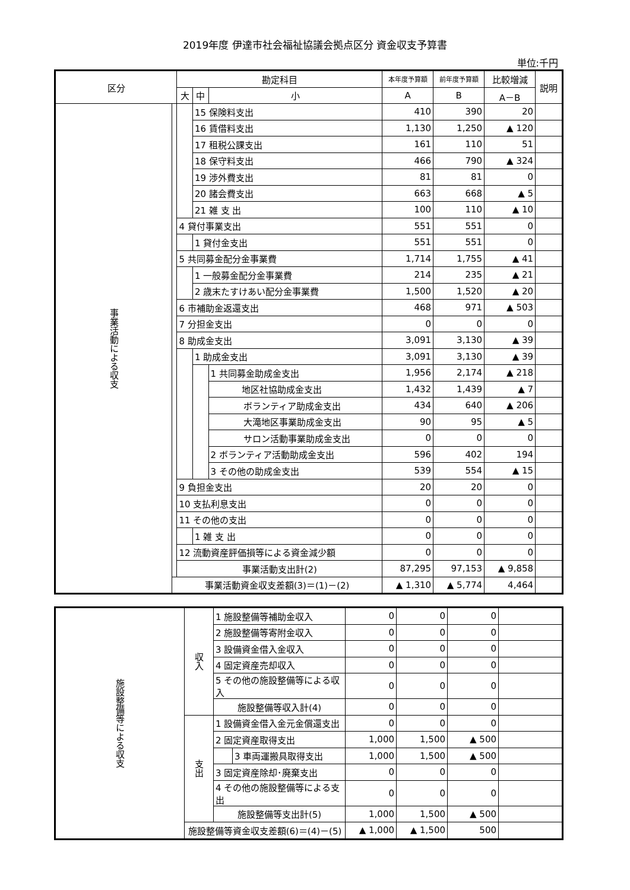2019年度 伊達市社会福祉協議会拠点区分 資金収支予算書
単位:千円
| 区分 | | 勘定科目 | | | 本年度予算額 | 前年度予算額 | 比較増減 | 説明 |
| --- | --- | --- | --- | --- | --- | --- | --- | --- |
| | | 大 | 中 | 小 | A | B | A－B | |
| 事業活動による収支 | | | 15 保険料支出 | | 410 | 390 | 20 | |
| | | | 16 賃借料支出 | | 1,130 | 1,250 | ▲ 120 | |
| | | | 17 租税公課支出 | | 161 | 110 | 51 | |
| | | | 18 保守料支出 | | 466 | 790 | ▲ 324 | |
| | | | 19 渉外費支出 | | 81 | 81 | 0 | |
| | | | 20 諸会費支出 | | 663 | 668 | ▲ 5 | |
| | | | 21 雑 支 出 | | 100 | 110 | ▲ 10 | |
| | | 4 貸付事業支出 | | | 551 | 551 | 0 | |
| | | | 1 貸付金支出 | | 551 | 551 | 0 | |
| | | 5 共同募金配分金事業費 | | | 1,714 | 1,755 | ▲ 41 | |
| | | | 1 一般募金配分金事業費 | | 214 | 235 | ▲ 21 | |
| | | | 2 歳末たすけあい配分金事業費 | | 1,500 | 1,520 | ▲ 20 | |
| | | 6 市補助金返還支出 | | | 468 | 971 | ▲ 503 | |
| | | 7 分担金支出 | | | 0 | 0 | 0 | |
| | | 8 助成金支出 | | | 3,091 | 3,130 | ▲ 39 | |
| | | | 1 助成金支出 | | 3,091 | 3,130 | ▲ 39 | |
| | | | | 1 共同募金助成金支出 | 1,956 | 2,174 | ▲ 218 | |
| | | | | 地区社協助成金支出 | 1,432 | 1,439 | ▲ 7 | |
| | | | | ボランティア助成金支出 | 434 | 640 | ▲ 206 | |
| | | | | 大滝地区事業助成金支出 | 90 | 95 | ▲ 5 | |
| | | | | サロン活動事業助成金支出 | 0 | 0 | 0 | |
| | | | | 2 ボランティア活動助成金支出 | 596 | 402 | 194 | |
| | | | | 3 その他の助成金支出 | 539 | 554 | ▲ 15 | |
| | | 9 負担金支出 | | | 20 | 20 | 0 | |
| | | 10 支払利息支出 | | | 0 | 0 | 0 | |
| | | 11 その他の支出 | | | 0 | 0 | 0 | |
| | | | 1 雑 支 出 | | 0 | 0 | 0 | |
| | | 12 流動資産評価損等による資金減少額 | | | 0 | 0 | 0 | |
| | | 事業活動支出計(2) | | | 87,295 | 97,153 | ▲ 9,858 | |
| | 事業活動資金収支差額(3)＝(1)－(2) | | | | ▲ 1,310 | ▲ 5,774 | 4,464 | |
| 施設整備等による収支 | 収入 | 1 施設整備等補助金収入 | | 0 | 0 | 0 | |
| | | 2 施設整備等寄附金収入 | | 0 | 0 | 0 | |
| | | 3 設備資金借入金収入 | | 0 | 0 | 0 | |
| | | 4 固定資産売却収入 | | 0 | 0 | 0 | |
| | | 5 その他の施設整備等による収入 | | 0 | 0 | 0 | |
| | | 施設整備等収入計(4) | | 0 | 0 | 0 | |
| | 支出 | 1 設備資金借入金元金償還支出 | | 0 | 0 | 0 | |
| | | 2 固定資産取得支出 | | 1,000 | 1,500 | ▲ 500 | |
| | | | 3 車両運搬具取得支出 | 1,000 | 1,500 | ▲ 500 | |
| | | 3 固定資産除却･廃棄支出 | | 0 | 0 | 0 | |
| | | 4 その他の施設整備等による支出 | | 0 | 0 | 0 | |
| | | 施設整備等支出計(5) | | 1,000 | 1,500 | ▲ 500 | |
| | 施設整備等資金収支差額(6)＝(4)－(5) | | | ▲ 1,000 | ▲ 1,500 | 500 | |